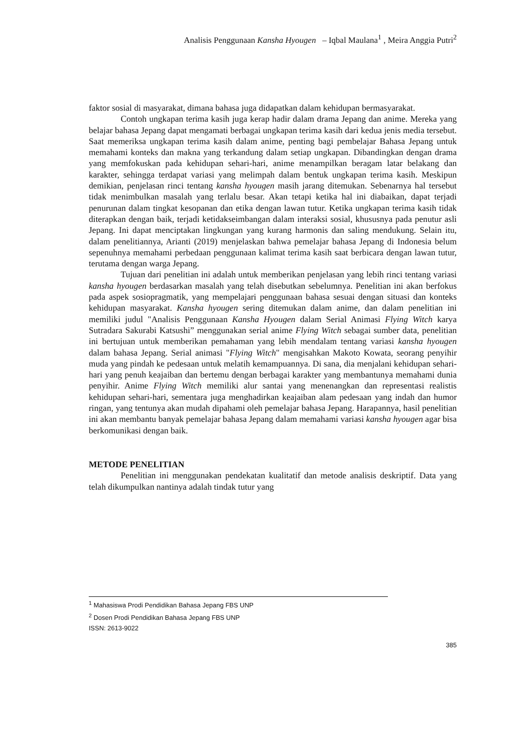Analisis Penggunaan Kansha Hyougen – Iqbal Maulana<sup>1</sup> , Meira Anggia Putri<sup>2</sup>
faktor sosial di masyarakat, dimana bahasa juga didapatkan dalam kehidupan bermasyarakat.
Contoh ungkapan terima kasih juga kerap hadir dalam drama Jepang dan anime. Mereka yang belajar bahasa Jepang dapat mengamati berbagai ungkapan terima kasih dari kedua jenis media tersebut. Saat memeriksa ungkapan terima kasih dalam anime, penting bagi pembelajar Bahasa Jepang untuk memahami konteks dan makna yang terkandung dalam setiap ungkapan. Dibandingkan dengan drama yang memfokuskan pada kehidupan sehari-hari, anime menampilkan beragam latar belakang dan karakter, sehingga terdapat variasi yang melimpah dalam bentuk ungkapan terima kasih. Meskipun demikian, penjelasan rinci tentang kansha hyougen masih jarang ditemukan. Sebenarnya hal tersebut tidak menimbulkan masalah yang terlalu besar. Akan tetapi ketika hal ini diabaikan, dapat terjadi penurunan dalam tingkat kesopanan dan etika dengan lawan tutur. Ketika ungkapan terima kasih tidak diterapkan dengan baik, terjadi ketidakseimbangan dalam interaksi sosial, khususnya pada penutur asli Jepang. Ini dapat menciptakan lingkungan yang kurang harmonis dan saling mendukung. Selain itu, dalam penelitiannya, Arianti (2019) menjelaskan bahwa pemelajar bahasa Jepang di Indonesia belum sepenuhnya memahami perbedaan penggunaan kalimat terima kasih saat berbicara dengan lawan tutur, terutama dengan warga Jepang.
Tujuan dari penelitian ini adalah untuk memberikan penjelasan yang lebih rinci tentang variasi kansha hyougen berdasarkan masalah yang telah disebutkan sebelumnya. Penelitian ini akan berfokus pada aspek sosiopragmatik, yang mempelajari penggunaan bahasa sesuai dengan situasi dan konteks kehidupan masyarakat. Kansha hyougen sering ditemukan dalam anime, dan dalam penelitian ini memiliki judul "Analisis Penggunaan Kansha Hyougen dalam Serial Animasi Flying Witch karya Sutradara Sakurabi Katsushi” menggunakan serial anime Flying Witch sebagai sumber data, penelitian ini bertujuan untuk memberikan pemahaman yang lebih mendalam tentang variasi kansha hyougen dalam bahasa Jepang. Serial animasi "Flying Witch" mengisahkan Makoto Kowata, seorang penyihir muda yang pindah ke pedesaan untuk melatih kemampuannya. Di sana, dia menjalani kehidupan sehari-hari yang penuh keajaiban dan bertemu dengan berbagai karakter yang membantunya memahami dunia penyihir. Anime Flying Witch memiliki alur santai yang menenangkan dan representasi realistis kehidupan sehari-hari, sementara juga menghadirkan keajaiban alam pedesaan yang indah dan humor ringan, yang tentunya akan mudah dipahami oleh pemelajar bahasa Jepang. Harapannya, hasil penelitian ini akan membantu banyak pemelajar bahasa Jepang dalam memahami variasi kansha hyougen agar bisa berkomunikasi dengan baik.
METODE PENELITIAN
Penelitian ini menggunakan pendekatan kualitatif dan metode analisis deskriptif. Data yang telah dikumpulkan nantinya adalah tindak tutur yang
<sup>1</sup> Mahasiswa Prodi Pendidikan Bahasa Jepang FBS UNP
<sup>2</sup> Dosen Prodi Pendidikan Bahasa Jepang FBS UNP
ISSN: 2613-9022
385